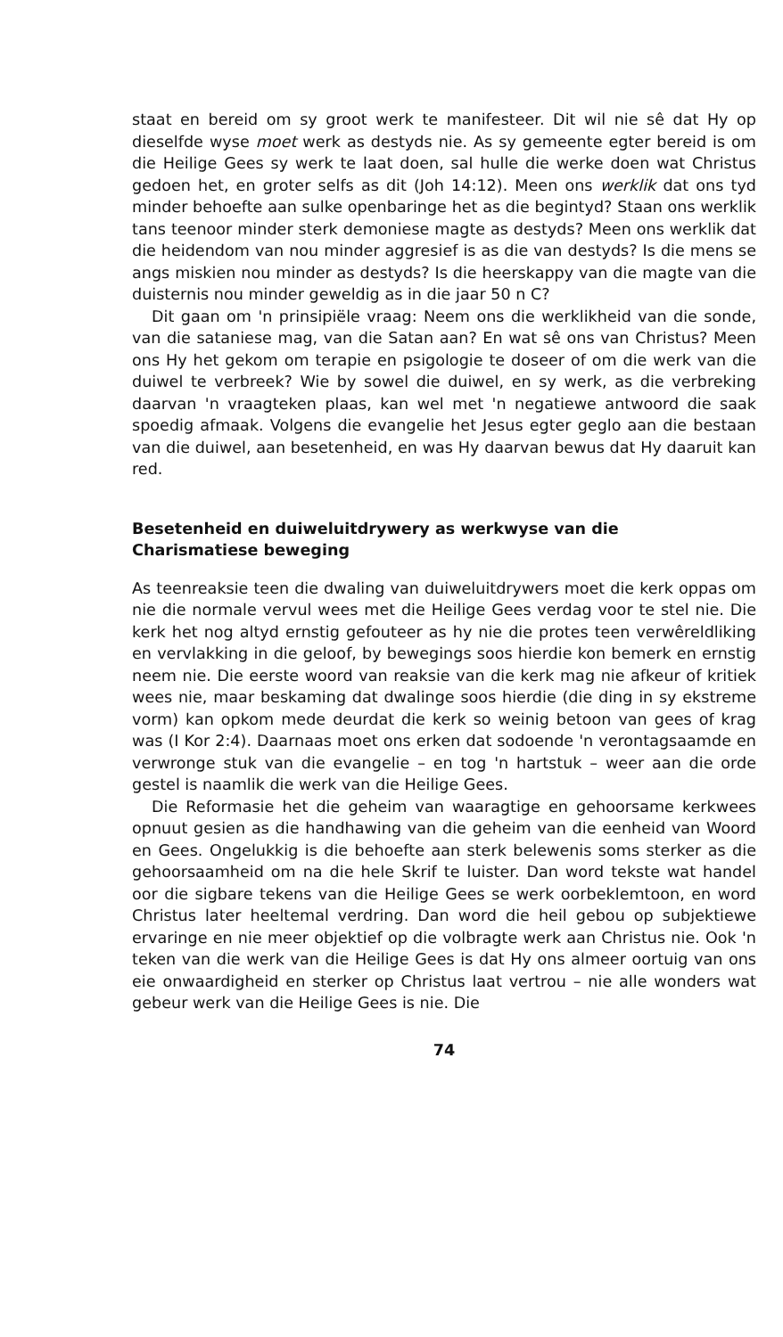staat en bereid om sy groot werk te manifesteer. Dit wil nie sê dat Hy op dieselfde wyse moet werk as destyds nie. As sy gemeente egter bereid is om die Heilige Gees sy werk te laat doen, sal hulle die werke doen wat Christus gedoen het, en groter selfs as dit (Joh 14:12). Meen ons werklik dat ons tyd minder behoefte aan sulke openbaringe het as die begintyd? Staan ons werklik tans teenoor minder sterk demoniese magte as destyds? Meen ons werklik dat die heidendom van nou minder aggresief is as die van destyds? Is die mens se angs miskien nou minder as destyds? Is die heerskappy van die magte van die duisternis nou minder geweldig as in die jaar 50 n C?
Dit gaan om 'n prinsipiële vraag: Neem ons die werklikheid van die sonde, van die sataniese mag, van die Satan aan? En wat sê ons van Christus? Meen ons Hy het gekom om terapie en psigologie te doseer of om die werk van die duiwel te verbreek? Wie by sowel die duiwel, en sy werk, as die verbreking daarvan 'n vraagteken plaas, kan wel met 'n negatiewe antwoord die saak spoedig afmaak. Volgens die evangelie het Jesus egter geglo aan die bestaan van die duiwel, aan besetenheid, en was Hy daarvan bewus dat Hy daaruit kan red.
Besetenheid en duiweluitdrywery as werkwyse van die
Charismatiese beweging
As teenreaksie teen die dwaling van duiweluitdrywers moet die kerk oppas om nie die normale vervul wees met die Heilige Gees verdag voor te stel nie. Die kerk het nog altyd ernstig gefouteer as hy nie die protes teen verwêreldliking en vervlakking in die geloof, by bewegings soos hierdie kon bemerk en ernstig neem nie. Die eerste woord van reaksie van die kerk mag nie afkeur of kritiek wees nie, maar beskaming dat dwalinge soos hierdie (die ding in sy ekstreme vorm) kan opkom mede deurdat die kerk so weinig betoon van gees of krag was (I Kor 2:4). Daarnaas moet ons erken dat sodoende 'n verontagsaamde en verwronge stuk van die evangelie – en tog 'n hartstuk – weer aan die orde gestel is naamlik die werk van die Heilige Gees.
Die Reformasie het die geheim van waaragtige en gehoorsame kerkwees opnuut gesien as die handhawing van die geheim van die eenheid van Woord en Gees. Ongelukkig is die behoefte aan sterk belewenis soms sterker as die gehoorsaamheid om na die hele Skrif te luister. Dan word tekste wat handel oor die sigbare tekens van die Heilige Gees se werk oorbeklemtoon, en word Christus later heeltemal verdring. Dan word die heil gebou op subjektiewe ervaringe en nie meer objektief op die volbragte werk aan Christus nie. Ook 'n teken van die werk van die Heilige Gees is dat Hy ons almeer oortuig van ons eie onwaardigheid en sterker op Christus laat vertrou – nie alle wonders wat gebeur werk van die Heilige Gees is nie. Die
74